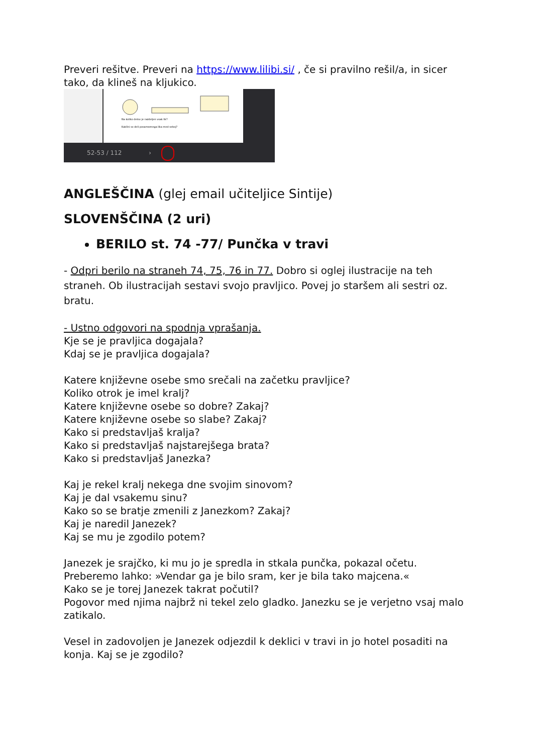Preveri rešitve. Preveri na https://www.lilibi.si/ , če si pravilno rešil/a, in sicer tako, da klineš na kljukico.
Na koliko delov je razdeljen vsak lik?
Kakšni so deli posameznega lika med seboj?
52-53 / 112 ›
ANGLEŠČINA (glej email učiteljice Sintije)
SLOVENŠČINA (2 uri)
BERILO st. 74 -77/ Punčka v travi
- Odpri berilo na straneh 74, 75, 76 in 77. Dobro si oglej ilustracije na teh straneh. Ob ilustracijah sestavi svojo pravljico. Povej jo staršem ali sestri oz. bratu.
- Ustno odgovori na spodnja vprašanja.
Kje se je pravljica dogajala?
Kdaj se je pravljica dogajala?
Katere književne osebe smo srečali na začetku pravljice?
Koliko otrok je imel kralj?
Katere književne osebe so dobre? Zakaj?
Katere književne osebe so slabe? Zakaj?
Kako si predstavljaš kralja?
Kako si predstavljaš najstarejšega brata?
Kako si predstavljaš Janezka?
Kaj je rekel kralj nekega dne svojim sinovom?
Kaj je dal vsakemu sinu?
Kako so se bratje zmenili z Janezkom? Zakaj?
Kaj je naredil Janezek?
Kaj se mu je zgodilo potem?
Janezek je srajčko, ki mu jo je spredla in stkala punčka, pokazal očetu.
Preberemo lahko: »Vendar ga je bilo sram, ker je bila tako majcena.«
Kako se je torej Janezek takrat počutil?
Pogovor med njima najbrž ni tekel zelo gladko. Janezku se je verjetno vsaj malo zatikalo.
Vesel in zadovoljen je Janezek odjezdil k deklici v travi in jo hotel posaditi na konja. Kaj se je zgodilo?